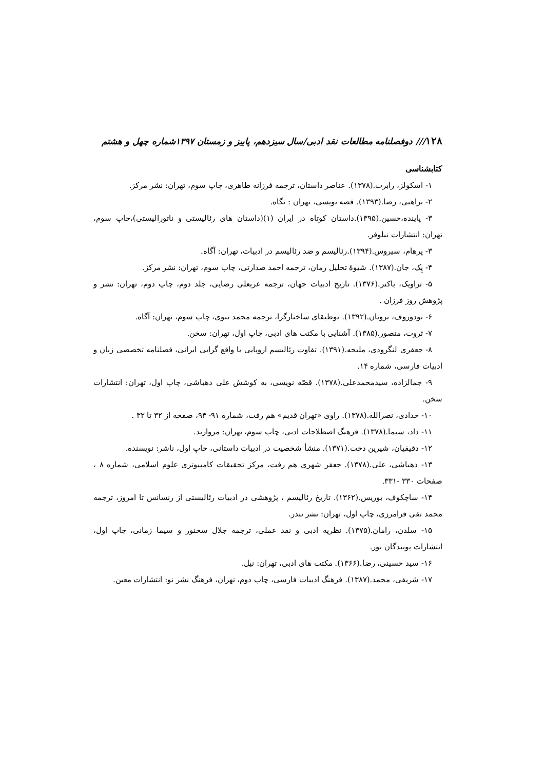۱۲۸/// دوفصلنامه مطالعات نقد ادبی/سال سیزدهم، پاییز و زمستان ۱۳۹۷شماره چهل و هشتم
کتابشناسی
۱- اسکولز، رابرت.(۱۳۷۸). عناصر داستان، ترجمه فرزانه طاهری، چاپ سوم، تهران: نشر مرکز.
۲- براهنی، رضا.(۱۳۹۳). قصه نویسی، تهران : نگاه.
۳- پاینده،حسین.(۱۳۹۵).داستان کوتاه در ایران (۱)(داستان های رئالیستی و ناتورالیستی)،چاپ سوم، تهران: انتشارات نیلوفر.
۳- پرهام، سیروس.(۱۳۹۴).رئالیسم و ضد رئالیسم در ادبیات، تهران: آگاه.
۴- پِک، جان.(۱۳۸۷). شیوۀ تحلیل رمان، ترجمه احمد صدارتی، چاپ سوم، تهران: نشر مرکز.
۵- تراویک، باکنر.(۱۳۷۶). تاریخ ادبیات جهان، ترجمه عربعلی رضایی، جلد دوم، چاپ دوم، تهران: نشر و پژوهش روز فرزان .
۶- تودوروف، تزوتان.(۱۳۹۲). بوطیقای ساختارگرا، ترجمه محمد نبوی، چاپ سوم، تهران: آگاه.
۷- ثروت، منصور.(۱۳۸۵). آشنایی با مکتب های ادبی، چاپ اول، تهران: سخن.
۸- جعفری لنگرودی، ملیحه.(۱۳۹۱). تفاوت رئالیسم اروپایی با واقع گرایی ایرانی، فصلنامه تخصصی زبان و ادبیات فارسی، شماره ۱۴.
۹- جمالزاده، سیدمحمدعلی.(۱۳۷۸). قصّه نویسی، به کوشش علی دهباشی، چاپ اول، تهران: انتشارات سخن.
۱۰- حدادی، نصرالله.(۱۳۷۸). راوی «تهران قدیم» هم رفت، شماره ۹۱- ۹۴، صفحه از ۳۲ تا ۳۲ .
۱۱- داد، سیما.(۱۳۷۸). فرهنگ اصطلاحات ادبی، چاپ سوم، تهران: مروارید.
۱۲- دقیقیان، شیرین دخت.(۱۳۷۱). منشأ شخصیت در ادبیات داستانی، چاپ اول، ناشر: نویسنده.
۱۳- دهباشی، علی.(۱۳۷۸). جعفر شهری هم رفت، مرکز تحقیقات کامپیوتری علوم اسلامی، شماره ۸ ، صفحات ۳۳۰ -۳۳۱.
۱۴- ساچکوف، بوریس.(۱۳۶۲). تاریخ رئالیسم ، پژوهشی در ادبیات رئالیستی از رنسانس تا امروز، ترجمه محمد تقی فرامرزی، چاپ اول، تهران: نشر تندر.
۱۵- سلدن، رامان.(۱۳۷۵). نظریه ادبی و نقد عملی، ترجمه جلال سخنور و سیما زمانی، چاپ اول، انتشارات پویندگان نور.
۱۶- سید حسینی، رضا.(۱۳۶۶). مکتب های ادبی، تهران: نیل.
۱۷- شریفی، محمد.(۱۳۸۷). فرهنگ ادبیات فارسی، چاپ دوم، تهران، فرهنگ نشر نو: انتشارات معین.